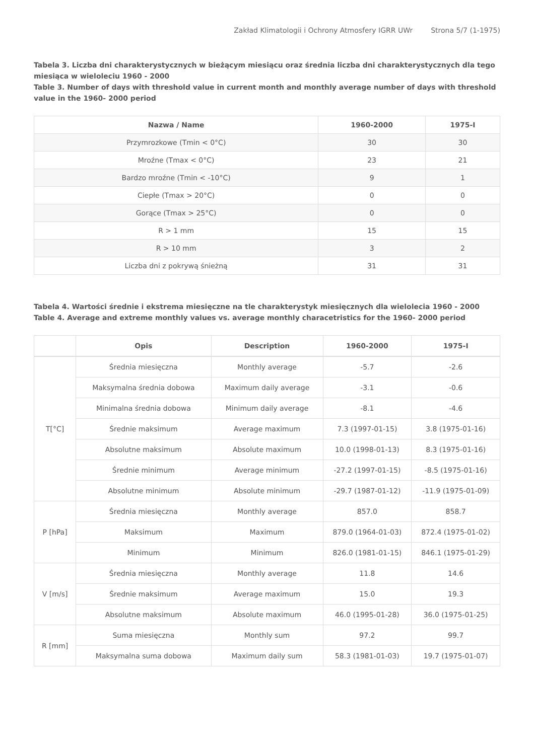Zakład Klimatologii i Ochrony Atmosfery IGRR UWr Strona 5/7 (1-1975)
Tabela 3. Liczba dni charakterystycznych w bieżącym miesiącu oraz średnia liczba dni charakterystycznych dla tego miesiąca w wieloleciu 1960 - 2000
Table 3. Number of days with threshold value in current month and monthly average number of days with threshold value in the 1960- 2000 period
| Nazwa / Name | 1960-2000 | 1975-I |
| --- | --- | --- |
| Przymrozkowe (Tmin < 0°C) | 30 | 30 |
| Mroźne (Tmax < 0°C) | 23 | 21 |
| Bardzo mroźne (Tmin < -10°C) | 9 | 1 |
| Ciepłe (Tmax > 20°C) | 0 | 0 |
| Gorące (Tmax > 25°C) | 0 | 0 |
| R > 1 mm | 15 | 15 |
| R > 10 mm | 3 | 2 |
| Liczba dni z pokrywą śnieżną | 31 | 31 |
Tabela 4. Wartości średnie i ekstrema miesięczne na tle charakterystyk miesięcznych dla wielolecia 1960 - 2000
Table 4. Average and extreme monthly values vs. average monthly characetristics for the 1960- 2000 period
| | Opis | Description | 1960-2000 | 1975-I |
| --- | --- | --- | --- | --- |
| T[°C] | Średnia miesięczna | Monthly average | -5.7 | -2.6 |
| | Maksymalna średnia dobowa | Maximum daily average | -3.1 | -0.6 |
| | Minimalna średnia dobowa | Minimum daily average | -8.1 | -4.6 |
| | Średnie maksimum | Average maximum | 7.3 (1997-01-15) | 3.8 (1975-01-16) |
| | Absolutne maksimum | Absolute maximum | 10.0 (1998-01-13) | 8.3 (1975-01-16) |
| | Średnie minimum | Average minimum | -27.2 (1997-01-15) | -8.5 (1975-01-16) |
| | Absolutne minimum | Absolute minimum | -29.7 (1987-01-12) | -11.9 (1975-01-09) |
| P [hPa] | Średnia miesięczna | Monthly average | 857.0 | 858.7 |
| | Maksimum | Maximum | 879.0 (1964-01-03) | 872.4 (1975-01-02) |
| | Minimum | Minimum | 826.0 (1981-01-15) | 846.1 (1975-01-29) |
| V [m/s] | Średnia miesięczna | Monthly average | 11.8 | 14.6 |
| | Średnie maksimum | Average maximum | 15.0 | 19.3 |
| | Absolutne maksimum | Absolute maximum | 46.0 (1995-01-28) | 36.0 (1975-01-25) |
| R [mm] | Suma miesięczna | Monthly sum | 97.2 | 99.7 |
| | Maksymalna suma dobowa | Maximum daily sum | 58.3 (1981-01-03) | 19.7 (1975-01-07) |